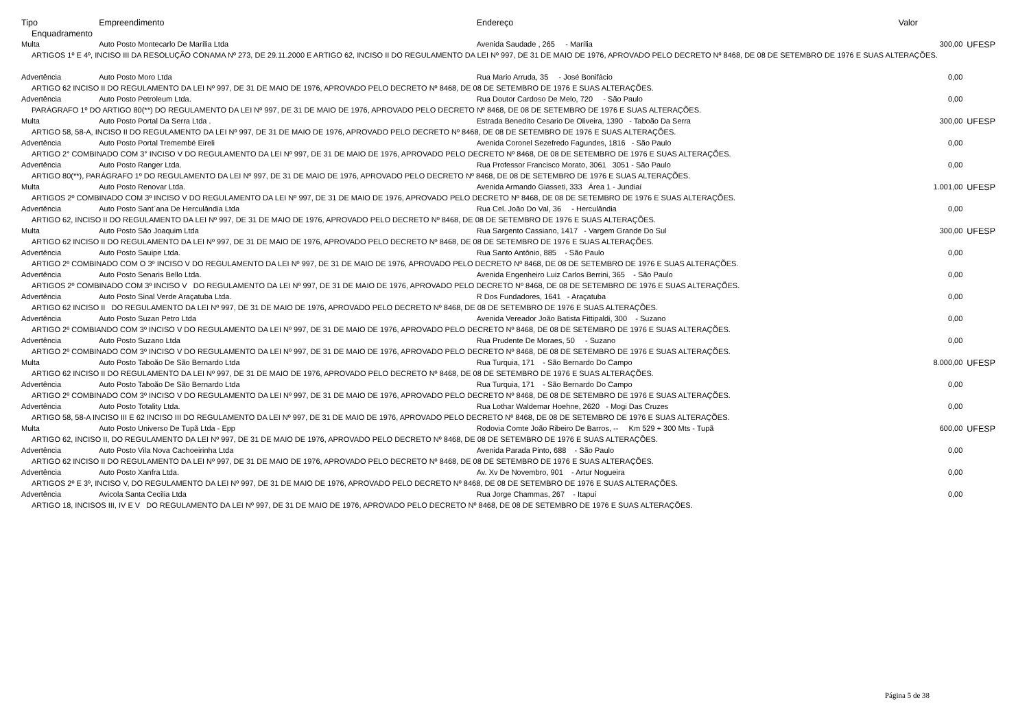| Tipo | Empreendimento | Endereço | Valor | |
| --- | --- | --- | --- | --- |
| Enquadramento | | | | |
| Multa | Auto Posto Montecarlo De Marília Ltda | Avenida Saudade , 265 - Marília | 300,00 | UFESP |
| ARTIGOS 1º E 4º, INCISO III DA RESOLUÇÃO CONAMA Nº 273, DE 29.11.2000 E ARTIGO 62, INCISO II DO REGULAMENTO DA LEI Nº 997, DE 31 DE MAIO DE 1976, APROVADO PELO DECRETO Nº 8468, DE 08 DE SETEMBRO DE 1976 E SUAS ALTERAÇÕES. | | | | |
| Advertência | Auto Posto Moro Ltda | Rua Mario Arruda, 35 - José Bonifácio | 0,00 | |
| ARTIGO 62 INCISO II DO REGULAMENTO DA LEI Nº 997, DE 31 DE MAIO DE 1976, APROVADO PELO DECRETO Nº 8468, DE 08 DE SETEMBRO DE 1976 E SUAS ALTERAÇÕES. | | | | |
| Advertência | Auto Posto Petroleum Ltda. | Rua Doutor Cardoso De Melo, 720 - São Paulo | 0,00 | |
| PARÁGRAFO 1º DO ARTIGO 80(**) DO REGULAMENTO DA LEI Nº 997, DE 31 DE MAIO DE 1976, APROVADO PELO DECRETO Nº 8468, DE 08 DE SETEMBRO DE 1976 E SUAS ALTERAÇÕES. | | | | |
| Multa | Auto Posto Portal Da Serra Ltda . | Estrada Benedito Cesario De Oliveira, 1390 - Taboão Da Serra | 300,00 | UFESP |
| ARTIGO 58, 58-A, INCISO II DO REGULAMENTO DA LEI Nº 997, DE 31 DE MAIO DE 1976, APROVADO PELO DECRETO Nº 8468, DE 08 DE SETEMBRO DE 1976 E SUAS ALTERAÇÕES. | | | | |
| Advertência | Auto Posto Portal Tremembé Eireli | Avenida Coronel Sezefredo Fagundes, 1816 - São Paulo | 0,00 | |
| ARTIGO 2° COMBINADO COM 3° INCISO V DO REGULAMENTO DA LEI Nº 997, DE 31 DE MAIO DE 1976, APROVADO PELO DECRETO Nº 8468, DE 08 DE SETEMBRO DE 1976 E SUAS ALTERAÇÕES. | | | | |
| Advertência | Auto Posto Ranger Ltda. | Rua Professor Francisco Morato, 3061 3051 - São Paulo | 0,00 | |
| ARTIGO 80(**), PARÁGRAFO 1º DO REGULAMENTO DA LEI Nº 997, DE 31 DE MAIO DE 1976, APROVADO PELO DECRETO Nº 8468, DE 08 DE SETEMBRO DE 1976 E SUAS ALTERAÇÕES. | | | | |
| Multa | Auto Posto Renovar Ltda. | Avenida Armando Giasseti, 333 Área 1 - Jundiaí | 1.001,00 | UFESP |
| ARTIGOS 2º COMBINADO COM 3º INCISO V DO REGULAMENTO DA LEI Nº 997, DE 31 DE MAIO DE 1976, APROVADO PELO DECRETO Nº 8468, DE 08 DE SETEMBRO DE 1976 E SUAS ALTERAÇÕES. | | | | |
| Advertência | Auto Posto Sant`ana De Herculândia Ltda | Rua Cel. João Do Val, 36 - Herculândia | 0,00 | |
| ARTIGO 62, INCISO II DO REGULAMENTO DA LEI Nº 997, DE 31 DE MAIO DE 1976, APROVADO PELO DECRETO Nº 8468, DE 08 DE SETEMBRO DE 1976 E SUAS ALTERAÇÕES. | | | | |
| Multa | Auto Posto São Joaquim Ltda | Rua Sargento Cassiano, 1417 - Vargem Grande Do Sul | 300,00 | UFESP |
| ARTIGO 62 INCISO II DO REGULAMENTO DA LEI Nº 997, DE 31 DE MAIO DE 1976, APROVADO PELO DECRETO Nº 8468, DE 08 DE SETEMBRO DE 1976 E SUAS ALTERAÇÕES. | | | | |
| Advertência | Auto Posto Sauipe Ltda. | Rua Santo Antônio, 885 - São Paulo | 0,00 | |
| ARTIGO 2º COMBINADO COM O 3º INCISO V DO REGULAMENTO DA LEI Nº 997, DE 31 DE MAIO DE 1976, APROVADO PELO DECRETO Nº 8468, DE 08 DE SETEMBRO DE 1976 E SUAS ALTERAÇÕES. | | | | |
| Advertência | Auto Posto Senaris Bello Ltda. | Avenida Engenheiro Luiz Carlos Berrini, 365 - São Paulo | 0,00 | |
| ARTIGOS 2º COMBINADO COM 3º INCISO V DO REGULAMENTO DA LEI Nº 997, DE 31 DE MAIO DE 1976, APROVADO PELO DECRETO Nº 8468, DE 08 DE SETEMBRO DE 1976 E SUAS ALTERAÇÕES. | | | | |
| Advertência | Auto Posto Sinal Verde Araçatuba Ltda. | R Dos Fundadores, 1641 - Araçatuba | 0,00 | |
| ARTIGO 62 INCISO II DO REGULAMENTO DA LEI Nº 997, DE 31 DE MAIO DE 1976, APROVADO PELO DECRETO Nº 8468, DE 08 DE SETEMBRO DE 1976 E SUAS ALTERAÇÕES. | | | | |
| Advertência | Auto Posto Suzan Petro Ltda | Avenida Vereador João Batista Fittipaldi, 300 - Suzano | 0,00 | |
| ARTIGO 2º COMBIANDO COM 3º INCISO V DO REGULAMENTO DA LEI Nº 997, DE 31 DE MAIO DE 1976, APROVADO PELO DECRETO Nº 8468, DE 08 DE SETEMBRO DE 1976 E SUAS ALTERAÇÕES. | | | | |
| Advertência | Auto Posto Suzano Ltda | Rua Prudente De Moraes, 50 - Suzano | 0,00 | |
| ARTIGO 2º COMBINADO COM 3º INCISO V DO REGULAMENTO DA LEI Nº 997, DE 31 DE MAIO DE 1976, APROVADO PELO DECRETO Nº 8468, DE 08 DE SETEMBRO DE 1976 E SUAS ALTERAÇÕES. | | | | |
| Multa | Auto Posto Taboão De São Bernardo Ltda | Rua Turquia, 171 - São Bernardo Do Campo | 8.000,00 | UFESP |
| ARTIGO 62 INCISO II DO REGULAMENTO DA LEI Nº 997, DE 31 DE MAIO DE 1976, APROVADO PELO DECRETO Nº 8468, DE 08 DE SETEMBRO DE 1976 E SUAS ALTERAÇÕES. | | | | |
| Advertência | Auto Posto Taboão De São Bernardo Ltda | Rua Turquia, 171 - São Bernardo Do Campo | 0,00 | |
| ARTIGO 2º COMBINADO COM 3º INCISO V DO REGULAMENTO DA LEI Nº 997, DE 31 DE MAIO DE 1976, APROVADO PELO DECRETO Nº 8468, DE 08 DE SETEMBRO DE 1976 E SUAS ALTERAÇÕES. | | | | |
| Advertência | Auto Posto Totality Ltda. | Rua Lothar Waldemar Hoehne, 2620 - Mogi Das Cruzes | 0,00 | |
| ARTIGO 58, 58-A INCISO III E 62 INCISO III DO REGULAMENTO DA LEI Nº 997, DE 31 DE MAIO DE 1976, APROVADO PELO DECRETO Nº 8468, DE 08 DE SETEMBRO DE 1976 E SUAS ALTERAÇÕES. | | | | |
| Multa | Auto Posto Universo De Tupã Ltda - Epp | Rodovia Comte João Ribeiro De Barros, -- Km 529 + 300 Mts - Tupã | 600,00 | UFESP |
| ARTIGO 62, INCISO II, DO REGULAMENTO DA LEI Nº 997, DE 31 DE MAIO DE 1976, APROVADO PELO DECRETO Nº 8468, DE 08 DE SETEMBRO DE 1976 E SUAS ALTERAÇÕES. | | | | |
| Advertência | Auto Posto Vila Nova Cachoeirinha Ltda | Avenida Parada Pinto, 688 - São Paulo | 0,00 | |
| ARTIGO 62 INCISO II DO REGULAMENTO DA LEI Nº 997, DE 31 DE MAIO DE 1976, APROVADO PELO DECRETO Nº 8468, DE 08 DE SETEMBRO DE 1976 E SUAS ALTERAÇÕES. | | | | |
| Advertência | Auto Posto Xanfra Ltda. | Av. Xv De Novembro, 901 - Artur Nogueira | 0,00 | |
| ARTIGOS 2º E 3º, INCISO V, DO REGULAMENTO DA LEI Nº 997, DE 31 DE MAIO DE 1976, APROVADO PELO DECRETO Nº 8468, DE 08 DE SETEMBRO DE 1976 E SUAS ALTERAÇÕES. | | | | |
| Advertência | Avicola Santa Cecilia Ltda | Rua Jorge Chammas, 267 - Itapuí | 0,00 | |
| ARTIGO 18, INCISOS III, IV E V DO REGULAMENTO DA LEI Nº 997, DE 31 DE MAIO DE 1976, APROVADO PELO DECRETO Nº 8468, DE 08 DE SETEMBRO DE 1976 E SUAS ALTERAÇÕES. | | | | |
Página 5 de 38